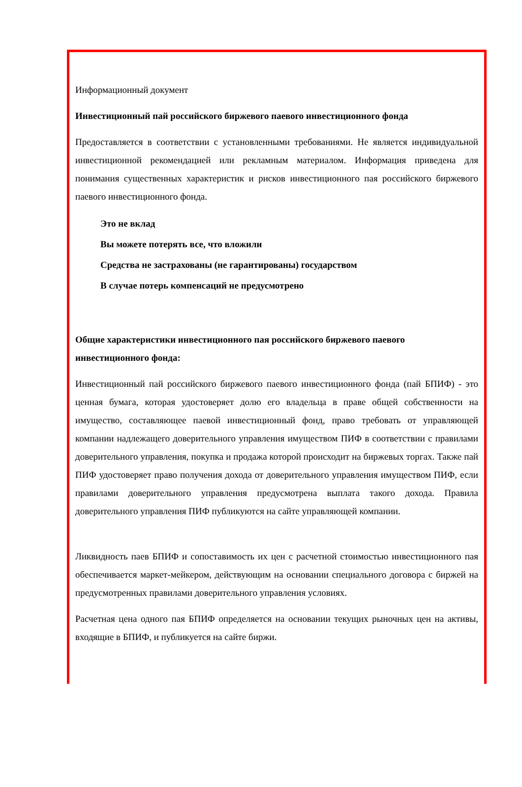Информационный документ
Инвестиционный пай российского биржевого паевого инвестиционного фонда
Предоставляется в соответствии с установленными требованиями. Не является индивидуальной инвестиционной рекомендацией или рекламным материалом. Информация приведена для понимания существенных характеристик и рисков инвестиционного пая российского биржевого паевого инвестиционного фонда.
Это не вклад
Вы можете потерять все, что вложили
Средства не застрахованы (не гарантированы) государством
В случае потерь компенсаций не предусмотрено
Общие характеристики инвестиционного пая российского биржевого паевого инвестиционного фонда:
Инвестиционный пай российского биржевого паевого инвестиционного фонда (пай БПИФ) - это ценная бумага, которая удостоверяет долю его владельца в праве общей собственности на имущество, составляющее паевой инвестиционный фонд, право требовать от управляющей компании надлежащего доверительного управления имуществом ПИФ в соответствии с правилами доверительного управления, покупка и продажа которой происходит на биржевых торгах. Также пай ПИФ удостоверяет право получения дохода от доверительного управления имуществом ПИФ, если правилами доверительного управления предусмотрена выплата такого дохода. Правила доверительного управления ПИФ публикуются на сайте управляющей компании.
Ликвидность паев БПИФ и сопоставимость их цен с расчетной стоимостью инвестиционного пая обеспечивается маркет-мейкером, действующим на основании специального договора с биржей на предусмотренных правилами доверительного управления условиях.
Расчетная цена одного пая БПИФ определяется на основании текущих рыночных цен на активы, входящие в БПИФ, и публикуется на сайте биржи.